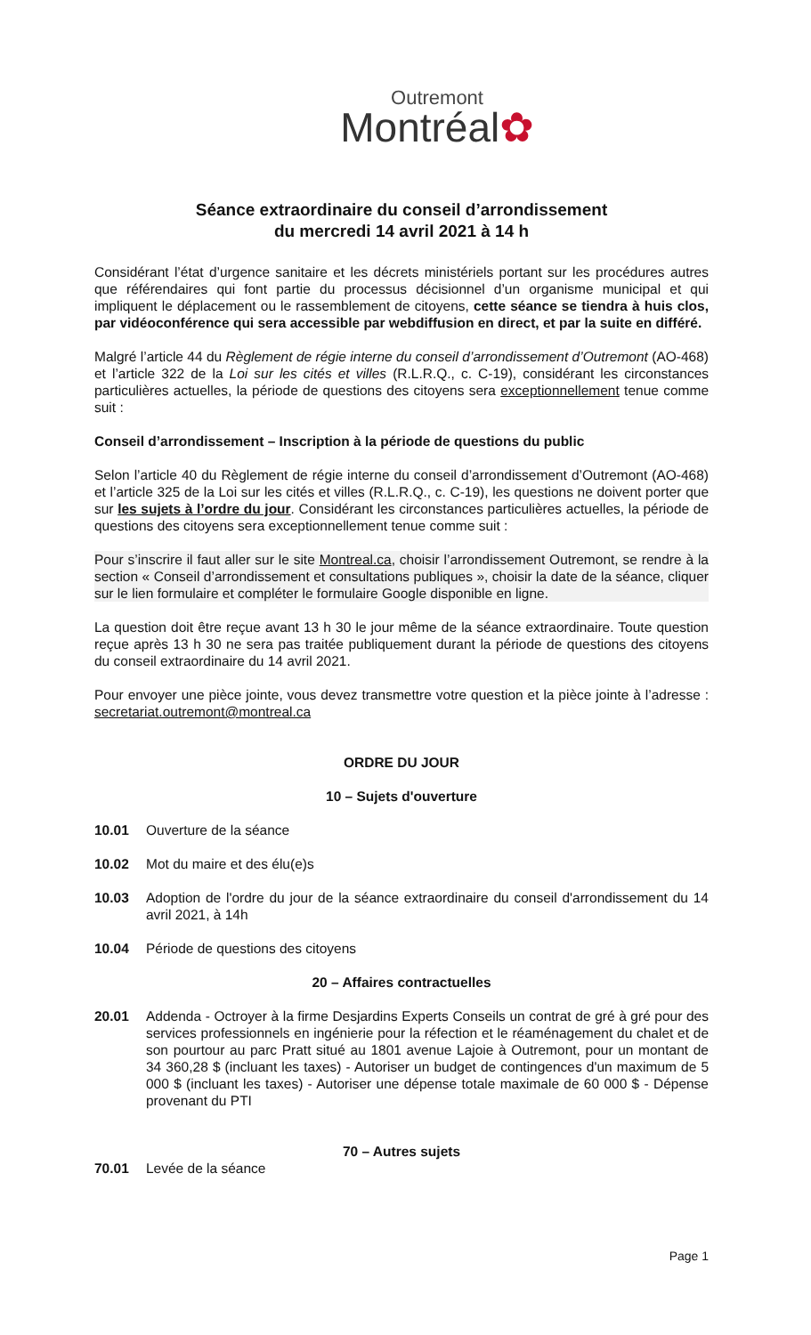Outremont
Montréal✿
Séance extraordinaire du conseil d’arrondissement
du mercredi 14 avril 2021 à 14 h
Considérant l’état d’urgence sanitaire et les décrets ministériels portant sur les procédures autres que référendaires qui font partie du processus décisionnel d’un organisme municipal et qui impliquent le déplacement ou le rassemblement de citoyens, cette séance se tiendra à huis clos, par vidéoconférence qui sera accessible par webdiffusion en direct, et par la suite en différé.
Malgré l’article 44 du Règlement de régie interne du conseil d’arrondissement d’Outremont (AO-468) et l’article 322 de la Loi sur les cités et villes (R.L.R.Q., c. C-19), considérant les circonstances particulières actuelles, la période de questions des citoyens sera exceptionnellement tenue comme suit :
Conseil d’arrondissement – Inscription à la période de questions du public
Selon l’article 40 du Règlement de régie interne du conseil d’arrondissement d’Outremont (AO-468) et l’article 325 de la Loi sur les cités et villes (R.L.R.Q., c. C-19), les questions ne doivent porter que sur les sujets à l’ordre du jour. Considérant les circonstances particulières actuelles, la période de questions des citoyens sera exceptionnellement tenue comme suit :
Pour s’inscrire il faut aller sur le site Montreal.ca, choisir l’arrondissement Outremont, se rendre à la section « Conseil d’arrondissement et consultations publiques », choisir la date de la séance, cliquer sur le lien formulaire et compléter le formulaire Google disponible en ligne.
La question doit être reçue avant 13 h 30 le jour même de la séance extraordinaire. Toute question reçue après 13 h 30 ne sera pas traitée publiquement durant la période de questions des citoyens du conseil extraordinaire du 14 avril 2021.
Pour envoyer une pièce jointe, vous devez transmettre votre question et la pièce jointe à l’adresse : secretariat.outremont@montreal.ca
ORDRE DU JOUR
10 – Sujets d'ouverture
10.01 Ouverture de la séance
10.02 Mot du maire et des élu(e)s
10.03 Adoption de l'ordre du jour de la séance extraordinaire du conseil d'arrondissement du 14 avril 2021, à 14h
10.04 Période de questions des citoyens
20 – Affaires contractuelles
20.01 Addenda - Octroyer à la firme Desjardins Experts Conseils un contrat de gré à gré pour des services professionnels en ingénierie pour la réfection et le réaménagement du chalet et de son pourtour au parc Pratt situé au 1801 avenue Lajoie à Outremont, pour un montant de 34 360,28 $ (incluant les taxes) - Autoriser un budget de contingences d'un maximum de 5 000 $ (incluant les taxes) - Autoriser une dépense totale maximale de 60 000 $ - Dépense provenant du PTI
70 – Autres sujets
70.01 Levée de la séance
Page 1